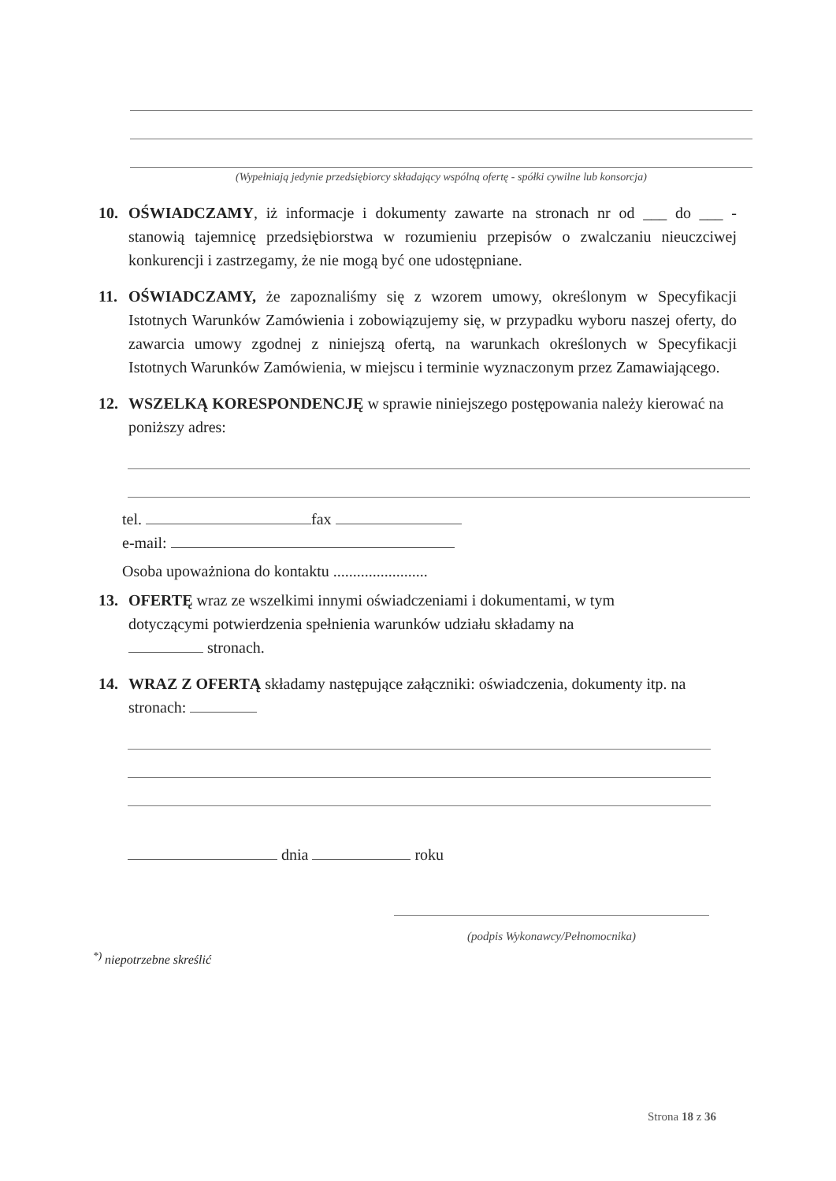(Wypełniają jedynie przedsiębiorcy składający wspólną ofertę - spółki cywilne lub konsorcja)
10. OŚWIADCZAMY, iż informacje i dokumenty zawarte na stronach nr od ___ do ___ - stanowią tajemnicę przedsiębiorstwa w rozumieniu przepisów o zwalczaniu nieuczciwej konkurencji i zastrzegamy, że nie mogą być one udostępniane.
11. OŚWIADCZAMY, że zapoznaliśmy się z wzorem umowy, określonym w Specyfikacji Istotnych Warunków Zamówienia i zobowiązujemy się, w przypadku wyboru naszej oferty, do zawarcia umowy zgodnej z niniejszą ofertą, na warunkach określonych w Specyfikacji Istotnych Warunków Zamówienia, w miejscu i terminie wyznaczonym przez Zamawiającego.
12. WSZELKĄ KORESPONDENCJĘ w sprawie niniejszego postępowania należy kierować na poniższy adres:
tel. fax
e-mail:
Osoba upoważniona do kontaktu ........................
13. OFERTĘ wraz ze wszelkimi innymi oświadczeniami i dokumentami, w tym dotyczącymi potwierdzenia spełnienia warunków udziału składamy na stronach.
14. WRAZ Z OFERTĄ składamy następujące załączniki: oświadczenia, dokumenty itp. na stronach:
dnia roku
(podpis Wykonawcy/Pełnomocnika)
<sup>*)</sup> niepotrzebne skreślić
Strona 18 z 36